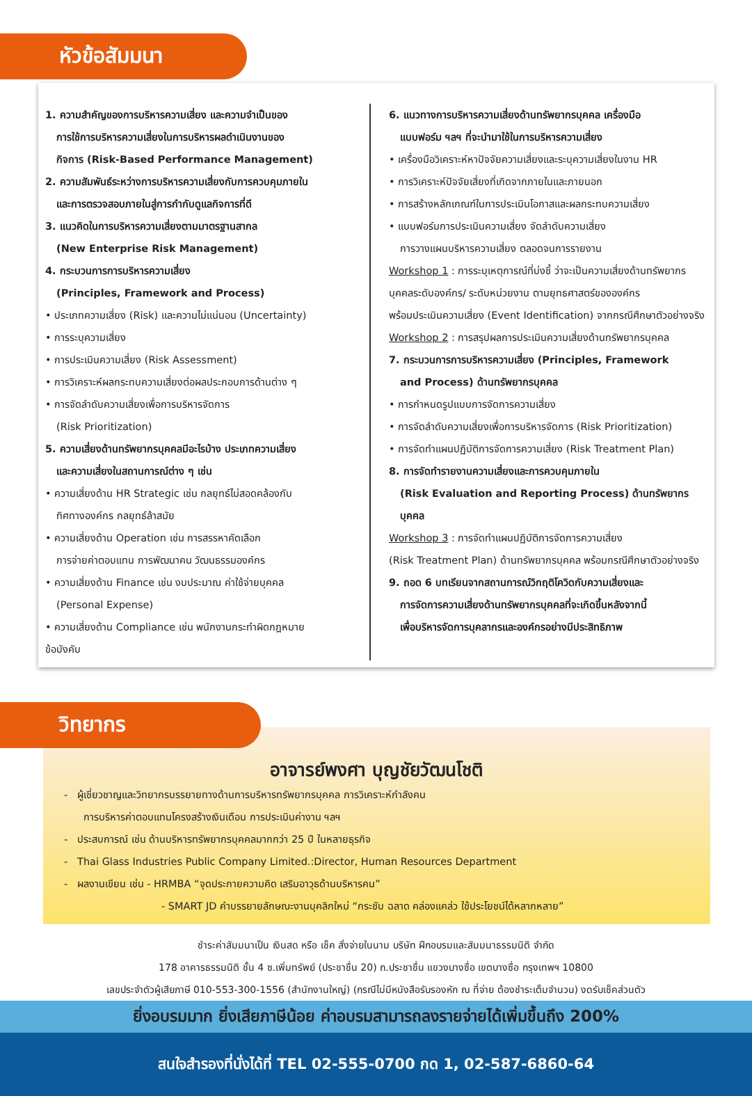หัวข้อสัมมนา
1. ความสำคัญของการบริหารความเสี่ยง และความจำเป็นของ
การใช้การบริหารความเสี่ยงในการบริหารผลดำเนินงานของ
กิจการ (Risk-Based Performance Management)
2. ความสัมพันธ์ระหว่างการบริหารความเสี่ยงกับการควบคุมภายใน
และการตรวจสอบภายในสู่การกำกับดูแลกิจการที่ดี
3. แนวคิดในการบริหารความเสี่ยงตามมาตรฐานสากล
(New Enterprise Risk Management)
4. กระบวนการการบริหารความเสี่ยง
(Principles, Framework and Process)
• ประเภทความเสี่ยง (Risk) และความไม่แน่นอน (Uncertainty)
• การระบุความเสี่ยง
• การประเมินความเสี่ยง (Risk Assessment)
• การวิเคราะห์ผลกระทบความเสี่ยงต่อผลประกอบการด้านต่าง ๆ
• การจัดลำดับความเสี่ยงเพื่อการบริหารจัดการ
(Risk Prioritization)
5. ความเสี่ยงด้านทรัพยากรบุคคลมีอะไรบ้าง ประเภทความเสี่ยง
และความเสี่ยงในสถานการณ์ต่าง ๆ เช่น
• ความเสี่ยงด้าน HR Strategic เช่น กลยุทธ์ไม่สอดคล้องกับ
ทิศทางองค์กร กลยุทธ์ล้าสมัย
• ความเสี่ยงด้าน Operation เช่น การสรรหาคัดเลือก
การจ่ายค่าตอบแทน การพัฒนาคน วัฒนธรรมองค์กร
• ความเสี่ยงด้าน Finance เช่น งบประมาณ ค่าใช้จ่ายบุคคล
(Personal Expense)
• ความเสี่ยงด้าน Compliance เช่น พนักงานกระทำผิดกฎหมาย
ข้อบังคับ
6. แนวทางการบริหารความเสี่ยงด้านทรัพยากรบุคคล เครื่องมือ
แบบฟอร์ม ฯลฯ ที่จะนำมาใช้ในการบริหารความเสี่ยง
• เครื่องมือวิเคราะห์หาปัจจัยความเสี่ยงและระบุความเสี่ยงในงาน HR
• การวิเคราะห์ปัจจัยเสี่ยงที่เกิดจากภายในและภายนอก
• การสร้างหลักเกณฑ์ในการประเมินโอกาสและผลกระทบความเสี่ยง
• แบบฟอร์มการประเมินความเสี่ยง จัดลำดับความเสี่ยง
การวางแผนบริหารความเสี่ยง ตลอดจนการรายงาน
Workshop 1 : การระบุเหตุการณ์ที่บ่งชี้ ว่าจะเป็นความเสี่ยงด้านทรัพยากร
บุคคลระดับองค์กร/ ระดับหน่วยงาน ตามยุทธศาสตร์ขององค์กร
พร้อมประเมินความเสี่ยง (Event Identification) จากกรณีศึกษาตัวอย่างจริง
Workshop 2 : การสรุปผลการประเมินความเสี่ยงด้านทรัพยากรบุคคล
7. กระบวนการการบริหารความเสี่ยง (Principles, Framework
and Process) ด้านทรัพยากรบุคคล
• การกำหนดรูปแบบการจัดการความเสี่ยง
• การจัดลำดับความเสี่ยงเพื่อการบริหารจัดการ (Risk Prioritization)
• การจัดทำแผนปฏิบัติการจัดการความเสี่ยง (Risk Treatment Plan)
8. การจัดทำรายงานความเสี่ยงและการควบคุมภายใน
(Risk Evaluation and Reporting Process) ด้านทรัพยากรบุคคล
Workshop 3 : การจัดทำแผนปฏิบัติการจัดการความเสี่ยง
(Risk Treatment Plan) ด้านทรัพยากรบุคคล พร้อมกรณีศึกษาตัวอย่างจริง
9. ถอด 6 บทเรียนจากสถานการณ์วิกฤติโควิดกับความเสี่ยงและ
การจัดการความเสี่ยงด้านทรัพยากรบุคคลที่จะเกิดขึ้นหลังจากนี้
เพื่อบริหารจัดการบุคลากรและองค์กรอย่างมีประสิทธิภาพ
วิทยากร
อาจารย์พงศา บุญชัยวัฒนโชติ
- ผู้เชี่ยวชาญและวิทยากรบรรยายทางด้านการบริหารทรัพยากรบุคคล การวิเคราะห์กำลังคน
การบริหารค่าตอบแทนโครงสร้างเงินเดือน การประเมินค่างาน ฯลฯ
- ประสบการณ์ เช่น ด้านบริหารทรัพยากรบุคคลมากกว่า 25 ปี ในหลายธุรกิจ
- Thai Glass Industries Public Company Limited.:Director, Human Resources Department
- ผลงานเขียน เช่น - HRMBA “จุดประกายความคิด เสริมอาวุธด้านบริหารคน”
- SMART JD คำบรรยายลักษณะงานบุคลิกใหม่ “กระชับ ฉลาด คล่องแคล่ว ใช้ประโยชน์ได้หลากหลาย”
ชำระค่าสัมมนาเป็น เงินสด หรือ เช็ค สั่งจ่ายในนาม บริษัท ฝึกอบรมและสัมมนาธรรมนิติ จำกัด
178 อาคารธรรมนิติ ชั้น 4 ซ.เพิ่มทรัพย์ (ประชาชื่น 20) ถ.ประชาชื่น แขวงบางซื่อ เขตบางซื่อ กรุงเทพฯ 10800
เลขประจำตัวผู้เสียภาษี 010-553-300-1556 (สำนักงานใหญ่) (กรณีไม่มีหนังสือรับรองหัก ณ ที่จ่าย ต้องชำระเต็มจำนวน) งดรับเช็คส่วนตัว
ยิ่งอบรมมาก ยิ่งเสียภาษีน้อย ค่าอบรมสามารถลงรายจ่ายได้เพิ่มขึ้นถึง 200%
สนใจสำรองที่นั่งได้ที่ TEL 02-555-0700 กด 1, 02-587-6860-64